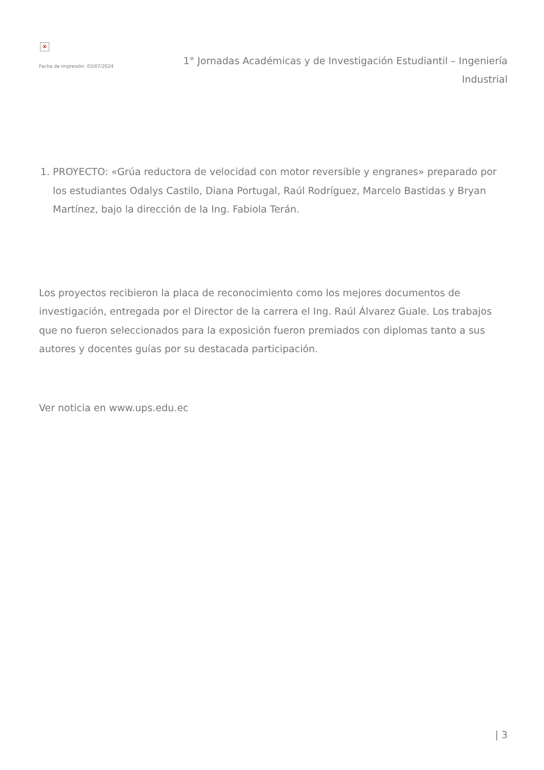×
Fecha de impresión: 03/07/2024
1° Jornadas Académicas y de Investigación Estudiantil – Ingeniería Industrial
1. PROYECTO: «Grúa reductora de velocidad con motor reversible y engranes» preparado por los estudiantes Odalys Castilo, Diana Portugal, Raúl Rodríguez, Marcelo Bastidas y Bryan Martínez, bajo la dirección de la Ing. Fabiola Terán.
Los proyectos recibieron la placa de reconocimiento como los mejores documentos de investigación, entregada por el Director de la carrera el Ing. Raúl Álvarez Guale. Los trabajos que no fueron seleccionados para la exposición fueron premiados con diplomas tanto a sus autores y docentes guías por su destacada participación.
Ver noticia en www.ups.edu.ec
| 3